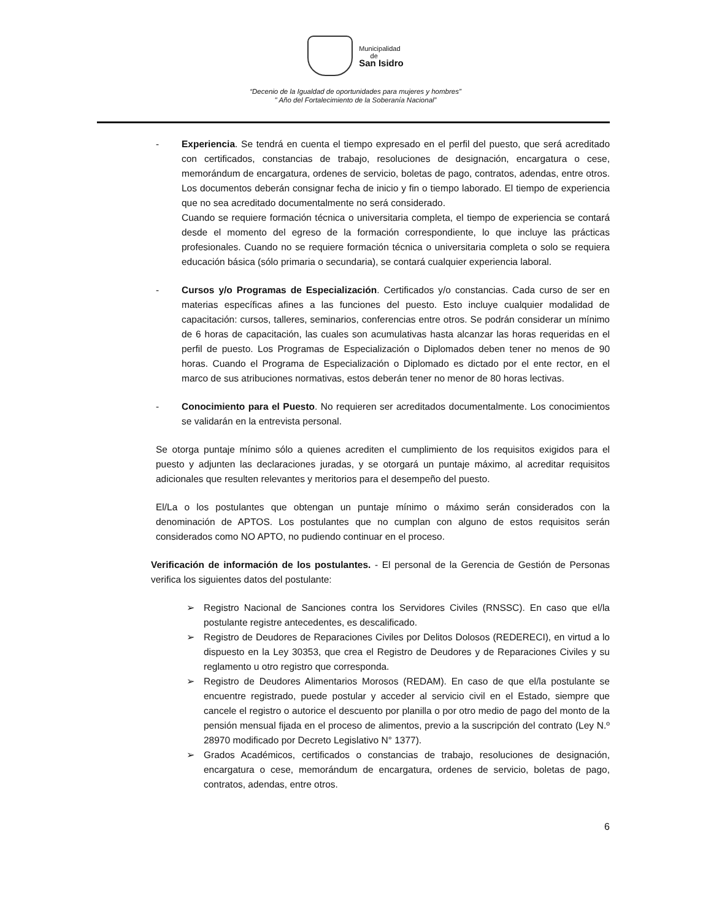Municipalidad
de
San Isidro
“Decenio de la Igualdad de oportunidades para mujeres y hombres”
" Año del Fortalecimiento de la Soberanía Nacional”
- Experiencia. Se tendrá en cuenta el tiempo expresado en el perfil del puesto, que será acreditado con certificados, constancias de trabajo, resoluciones de designación, encargatura o cese, memorándum de encargatura, ordenes de servicio, boletas de pago, contratos, adendas, entre otros. Los documentos deberán consignar fecha de inicio y fin o tiempo laborado. El tiempo de experiencia que no sea acreditado documentalmente no será considerado.
Cuando se requiere formación técnica o universitaria completa, el tiempo de experiencia se contará desde el momento del egreso de la formación correspondiente, lo que incluye las prácticas profesionales. Cuando no se requiere formación técnica o universitaria completa o solo se requiera educación básica (sólo primaria o secundaria), se contará cualquier experiencia laboral.
- Cursos y/o Programas de Especialización. Certificados y/o constancias. Cada curso de ser en materias específicas afines a las funciones del puesto. Esto incluye cualquier modalidad de capacitación: cursos, talleres, seminarios, conferencias entre otros. Se podrán considerar un mínimo de 6 horas de capacitación, las cuales son acumulativas hasta alcanzar las horas requeridas en el perfil de puesto. Los Programas de Especialización o Diplomados deben tener no menos de 90 horas. Cuando el Programa de Especialización o Diplomado es dictado por el ente rector, en el marco de sus atribuciones normativas, estos deberán tener no menor de 80 horas lectivas.
- Conocimiento para el Puesto. No requieren ser acreditados documentalmente. Los conocimientos se validarán en la entrevista personal.
Se otorga puntaje mínimo sólo a quienes acrediten el cumplimiento de los requisitos exigidos para el puesto y adjunten las declaraciones juradas, y se otorgará un puntaje máximo, al acreditar requisitos adicionales que resulten relevantes y meritorios para el desempeño del puesto.
El/La o los postulantes que obtengan un puntaje mínimo o máximo serán considerados con la denominación de APTOS. Los postulantes que no cumplan con alguno de estos requisitos serán considerados como NO APTO, no pudiendo continuar en el proceso.
Verificación de información de los postulantes. - El personal de la Gerencia de Gestión de Personas verifica los siguientes datos del postulante:
➢ Registro Nacional de Sanciones contra los Servidores Civiles (RNSSC). En caso que el/la postulante registre antecedentes, es descalificado.
➢ Registro de Deudores de Reparaciones Civiles por Delitos Dolosos (REDERECI), en virtud a lo dispuesto en la Ley 30353, que crea el Registro de Deudores y de Reparaciones Civiles y su reglamento u otro registro que corresponda.
➢ Registro de Deudores Alimentarios Morosos (REDAM). En caso de que el/la postulante se encuentre registrado, puede postular y acceder al servicio civil en el Estado, siempre que cancele el registro o autorice el descuento por planilla o por otro medio de pago del monto de la pensión mensual fijada en el proceso de alimentos, previo a la suscripción del contrato (Ley N.º 28970 modificado por Decreto Legislativo N° 1377).
➢ Grados Académicos, certificados o constancias de trabajo, resoluciones de designación, encargatura o cese, memorándum de encargatura, ordenes de servicio, boletas de pago, contratos, adendas, entre otros.
6